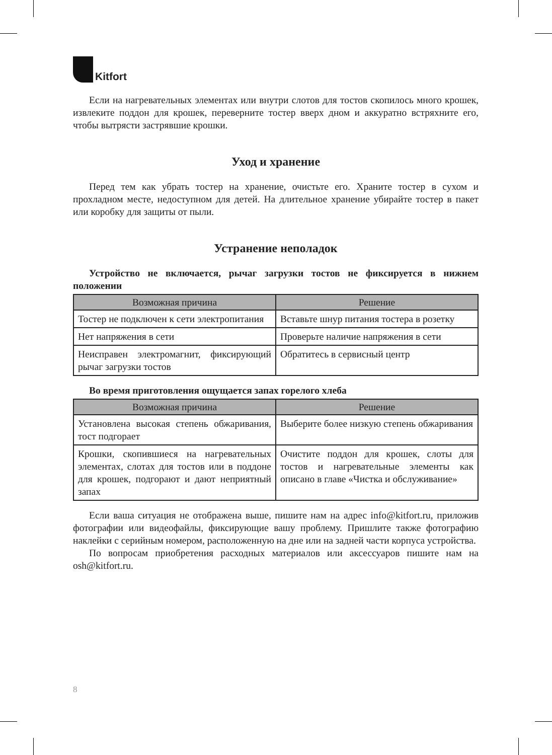Kitfort
Если на нагревательных элементах или внутри слотов для тостов скопилось много крошек, извлеките поддон для крошек, переверните тостер вверх дном и аккуратно встряхните его, чтобы вытрясти застрявшие крошки.
Уход и хранение
Перед тем как убрать тостер на хранение, очистьте его. Храните тостер в сухом и прохладном месте, недоступном для детей. На длительное хранение убирайте тостер в пакет или коробку для защиты от пыли.
Устранение неполадок
Устройство не включается, рычаг загрузки тостов не фиксируется в нижнем положении
| Возможная причина | Решение |
| --- | --- |
| Тостер не подключен к сети электропитания | Вставьте шнур питания тостера в розетку |
| Нет напряжения в сети | Проверьте наличие напряжения в сети |
| Неисправен электромагнит, фиксирующий рычаг загрузки тостов | Обратитесь в сервисный центр |
Во время приготовления ощущается запах горелого хлеба
| Возможная причина | Решение |
| --- | --- |
| Установлена высокая степень обжаривания, тост подгорает | Выберите более низкую степень обжаривания |
| Крошки, скопившиеся на нагревательных элементах, слотах для тостов или в поддоне для крошек, подгорают и дают неприятный запах | Очистите поддон для крошек, слоты для тостов и нагревательные элементы как описано в главе «Чистка и обслуживание» |
Если ваша ситуация не отображена выше, пишите нам на адрес info@kitfort.ru, приложив фотографии или видеофайлы, фиксирующие вашу проблему. Пришлите также фотографию наклейки с серийным номером, расположенную на дне или на задней части корпуса устройства.
По вопросам приобретения расходных материалов или аксессуаров пишите нам на osh@kitfort.ru.
8